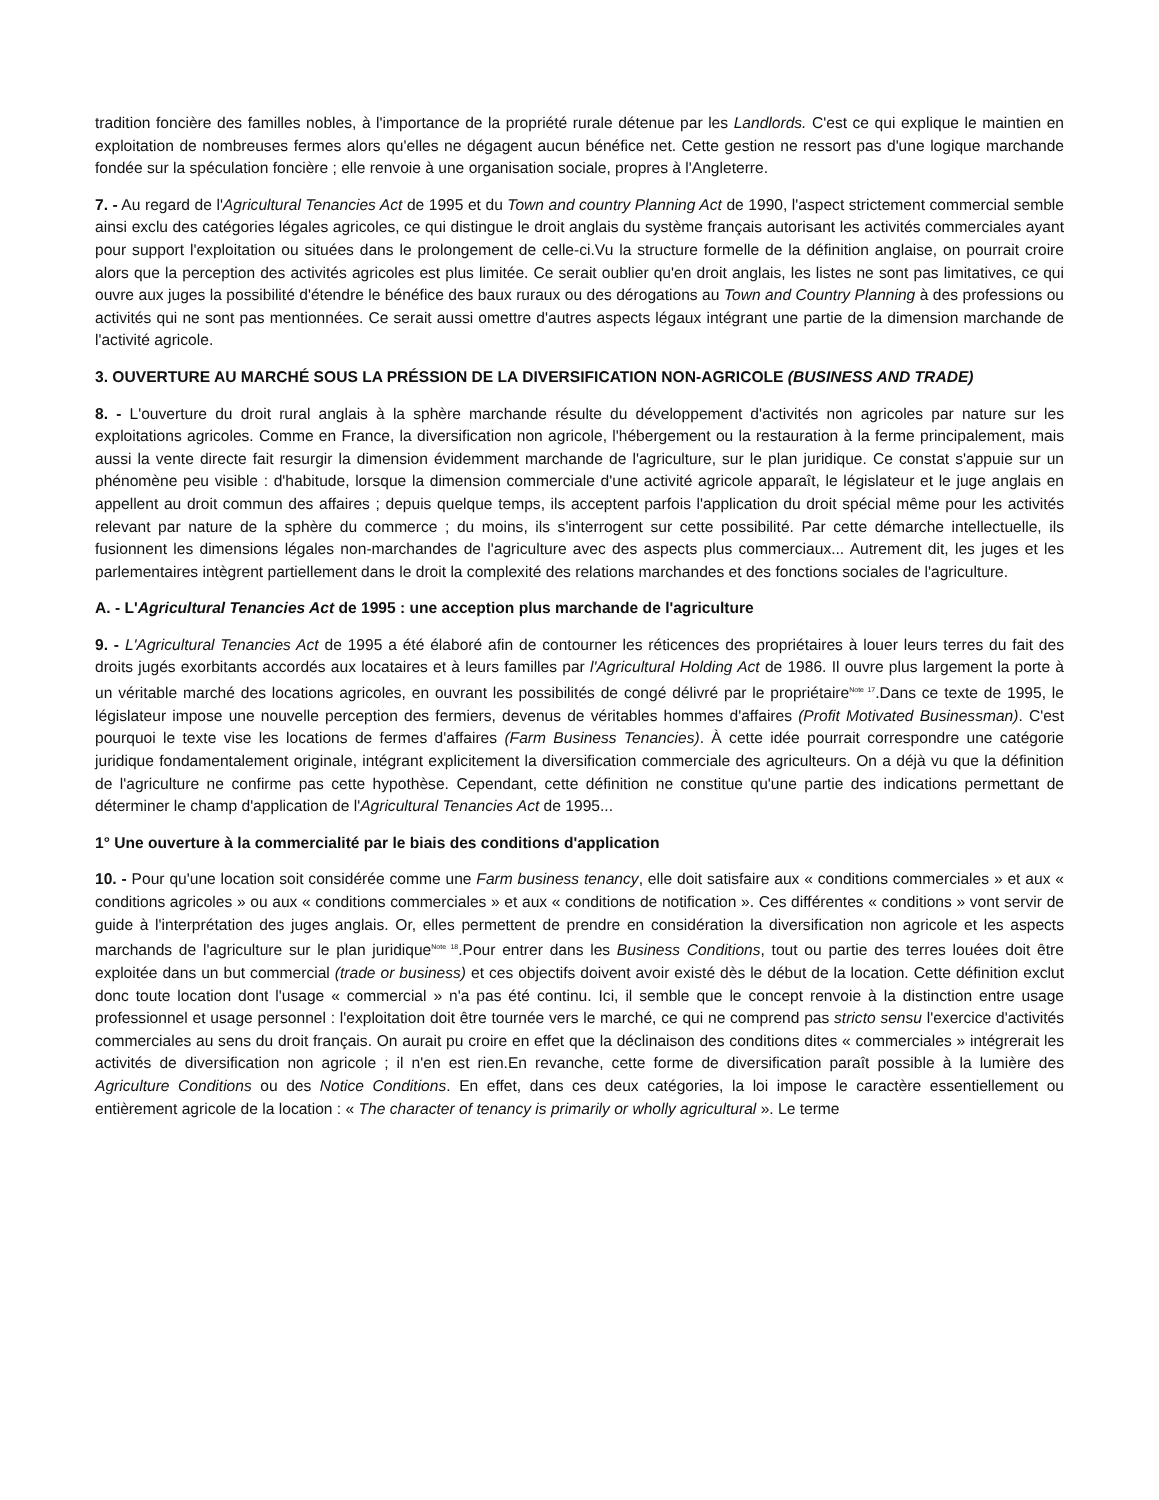tradition foncière des familles nobles, à l'importance de la propriété rurale détenue par les Landlords. C'est ce qui explique le maintien en exploitation de nombreuses fermes alors qu'elles ne dégagent aucun bénéfice net. Cette gestion ne ressort pas d'une logique marchande fondée sur la spéculation foncière ; elle renvoie à une organisation sociale, propres à l'Angleterre.
7. - Au regard de l'Agricultural Tenancies Act de 1995 et du Town and country Planning Act de 1990, l'aspect strictement commercial semble ainsi exclu des catégories légales agricoles, ce qui distingue le droit anglais du système français autorisant les activités commerciales ayant pour support l'exploitation ou situées dans le prolongement de celle-ci.Vu la structure formelle de la définition anglaise, on pourrait croire alors que la perception des activités agricoles est plus limitée. Ce serait oublier qu'en droit anglais, les listes ne sont pas limitatives, ce qui ouvre aux juges la possibilité d'étendre le bénéfice des baux ruraux ou des dérogations au Town and Country Planning à des professions ou activités qui ne sont pas mentionnées. Ce serait aussi omettre d'autres aspects légaux intégrant une partie de la dimension marchande de l'activité agricole.
3. OUVERTURE AU MARCHÉ SOUS LA PRÉSSION DE LA DIVERSIFICATION NON-AGRICOLE (BUSINESS AND TRADE)
8. - L'ouverture du droit rural anglais à la sphère marchande résulte du développement d'activités non agricoles par nature sur les exploitations agricoles. Comme en France, la diversification non agricole, l'hébergement ou la restauration à la ferme principalement, mais aussi la vente directe fait resurgir la dimension évidemment marchande de l'agriculture, sur le plan juridique. Ce constat s'appuie sur un phénomène peu visible : d'habitude, lorsque la dimension commerciale d'une activité agricole apparaît, le législateur et le juge anglais en appellent au droit commun des affaires ; depuis quelque temps, ils acceptent parfois l'application du droit spécial même pour les activités relevant par nature de la sphère du commerce ; du moins, ils s'interrogent sur cette possibilité. Par cette démarche intellectuelle, ils fusionnent les dimensions légales non-marchandes de l'agriculture avec des aspects plus commerciaux... Autrement dit, les juges et les parlementaires intègrent partiellement dans le droit la complexité des relations marchandes et des fonctions sociales de l'agriculture.
A. - L'Agricultural Tenancies Act de 1995 : une acception plus marchande de l'agriculture
9. - L'Agricultural Tenancies Act de 1995 a été élaboré afin de contourner les réticences des propriétaires à louer leurs terres du fait des droits jugés exorbitants accordés aux locataires et à leurs familles par l'Agricultural Holding Act de 1986. Il ouvre plus largement la porte à un véritable marché des locations agricoles, en ouvrant les possibilités de congé délivré par le propriétaire<sup>Note 17</sup>.Dans ce texte de 1995, le législateur impose une nouvelle perception des fermiers, devenus de véritables hommes d'affaires (Profit Motivated Businessman). C'est pourquoi le texte vise les locations de fermes d'affaires (Farm Business Tenancies). À cette idée pourrait correspondre une catégorie juridique fondamentalement originale, intégrant explicitement la diversification commerciale des agriculteurs. On a déjà vu que la définition de l'agriculture ne confirme pas cette hypothèse. Cependant, cette définition ne constitue qu'une partie des indications permettant de déterminer le champ d'application de l'Agricultural Tenancies Act de 1995...
1° Une ouverture à la commercialité par le biais des conditions d'application
10. - Pour qu'une location soit considérée comme une Farm business tenancy, elle doit satisfaire aux « conditions commerciales » et aux « conditions agricoles » ou aux « conditions commerciales » et aux « conditions de notification ». Ces différentes « conditions » vont servir de guide à l'interprétation des juges anglais. Or, elles permettent de prendre en considération la diversification non agricole et les aspects marchands de l'agriculture sur le plan juridique<sup>Note 18</sup>.Pour entrer dans les Business Conditions, tout ou partie des terres louées doit être exploitée dans un but commercial (trade or business) et ces objectifs doivent avoir existé dès le début de la location. Cette définition exclut donc toute location dont l'usage « commercial » n'a pas été continu. Ici, il semble que le concept renvoie à la distinction entre usage professionnel et usage personnel : l'exploitation doit être tournée vers le marché, ce qui ne comprend pas stricto sensu l'exercice d'activités commerciales au sens du droit français. On aurait pu croire en effet que la déclinaison des conditions dites « commerciales » intégrerait les activités de diversification non agricole ; il n'en est rien.En revanche, cette forme de diversification paraît possible à la lumière des Agriculture Conditions ou des Notice Conditions. En effet, dans ces deux catégories, la loi impose le caractère essentiellement ou entièrement agricole de la location : « The character of tenancy is primarily or wholly agricultural ». Le terme